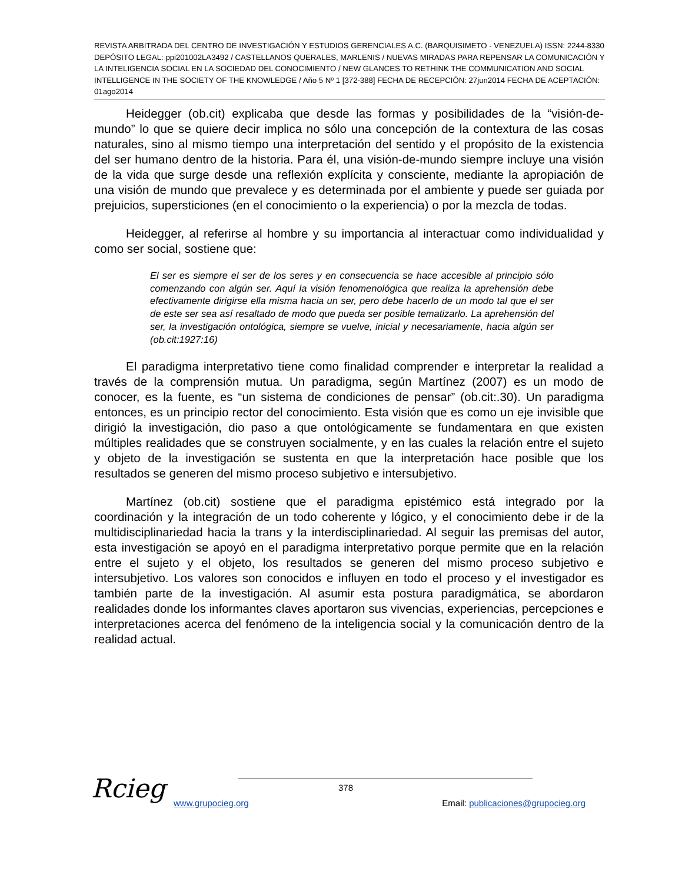REVISTA ARBITRADA DEL CENTRO DE INVESTIGACIÓN Y ESTUDIOS GERENCIALES A.C. (BARQUISIMETO - VENEZUELA) ISSN: 2244-8330 DEPÓSITO LEGAL: ppi201002LA3492 / CASTELLANOS QUERALES, MARLENIS / NUEVAS MIRADAS PARA REPENSAR LA COMUNICACIÓN Y LA INTELIGENCIA SOCIAL EN LA SOCIEDAD DEL CONOCIMIENTO / NEW GLANCES TO RETHINK THE COMMUNICATION AND SOCIAL INTELLIGENCE IN THE SOCIETY OF THE KNOWLEDGE / Año 5 Nº 1 [372-388] FECHA DE RECEPCIÓN: 27jun2014 FECHA DE ACEPTACIÓN: 01ago2014
Heidegger (ob.cit) explicaba que desde las formas y posibilidades de la “visión-de-mundo” lo que se quiere decir implica no sólo una concepción de la contextura de las cosas naturales, sino al mismo tiempo una interpretación del sentido y el propósito de la existencia del ser humano dentro de la historia. Para él, una visión-de-mundo siempre incluye una visión de la vida que surge desde una reflexión explícita y consciente, mediante la apropiación de una visión de mundo que prevalece y es determinada por el ambiente y puede ser guiada por prejuicios, supersticiones (en el conocimiento o la experiencia) o por la mezcla de todas.
Heidegger, al referirse al hombre y su importancia al interactuar como individualidad y como ser social, sostiene que:
El ser es siempre el ser de los seres y en consecuencia se hace accesible al principio sólo comenzando con algún ser. Aquí la visión fenomenológica que realiza la aprehensión debe efectivamente dirigirse ella misma hacia un ser, pero debe hacerlo de un modo tal que el ser de este ser sea así resaltado de modo que pueda ser posible tematizarlo. La aprehensión del ser, la investigación ontológica, siempre se vuelve, inicial y necesariamente, hacia algún ser (ob.cit:1927:16)
El paradigma interpretativo tiene como finalidad comprender e interpretar la realidad a través de la comprensión mutua. Un paradigma, según Martínez (2007) es un modo de conocer, es la fuente, es “un sistema de condiciones de pensar” (ob.cit:.30). Un paradigma entonces, es un principio rector del conocimiento. Esta visión que es como un eje invisible que dirigió la investigación, dio paso a que ontológicamente se fundamentara en que existen múltiples realidades que se construyen socialmente, y en las cuales la relación entre el sujeto y objeto de la investigación se sustenta en que la interpretación hace posible que los resultados se generen del mismo proceso subjetivo e intersubjetivo.
Martínez (ob.cit) sostiene que el paradigma epistémico está integrado por la coordinación y la integración de un todo coherente y lógico, y el conocimiento debe ir de la multidisciplinariedad hacia la trans y la interdisciplinariedad. Al seguir las premisas del autor, esta investigación se apoyó en el paradigma interpretativo porque permite que en la relación entre el sujeto y el objeto, los resultados se generen del mismo proceso subjetivo e intersubjetivo. Los valores son conocidos e influyen en todo el proceso y el investigador es también parte de la investigación. Al asumir esta postura paradigmática, se abordaron realidades donde los informantes claves aportaron sus vivencias, experiencias, percepciones e interpretaciones acerca del fenómeno de la inteligencia social y la comunicación dentro de la realidad actual.
Rcieg 378
www.grupocieg.org Email: publicaciones@grupocieg.org